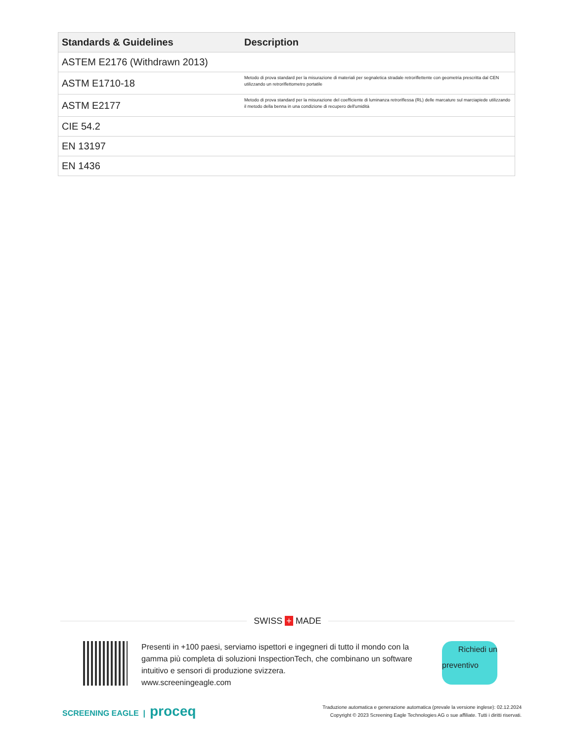| Standards & Guidelines | Description |
| --- | --- |
| ASTEM E2176 (Withdrawn 2013) | |
| ASTM E1710-18 | Metodo di prova standard per la misurazione di materiali per segnaletica stradale retroriflettente con geometria prescritta dal CEN utilizzando un retroriflettometro portatile |
| ASTM E2177 | Metodo di prova standard per la misurazione del coefficiente di luminanza retroriflessa (RL) delle marcature sul marciapiede utilizzando il metodo della benna in una condizione di recupero dell'umidità |
| CIE 54.2 | |
| EN 13197 | |
| EN 1436 | |
SWISS + MADE
Presenti in +100 paesi, serviamo ispettori e ingegneri di tutto il mondo con la gamma più completa di soluzioni InspectionTech, che combinano un software intuitivo e sensori di produzione svizzera.
www.screeningeagle.com
Richiedi un
preventivo
SCREENING EAGLE | proceq
Traduzione automatica e generazione automatica (prevale la versione inglese): 02.12.2024
Copyright © 2023 Screening Eagle Technologies AG o sue affiliate. Tutti i diritti riservati.